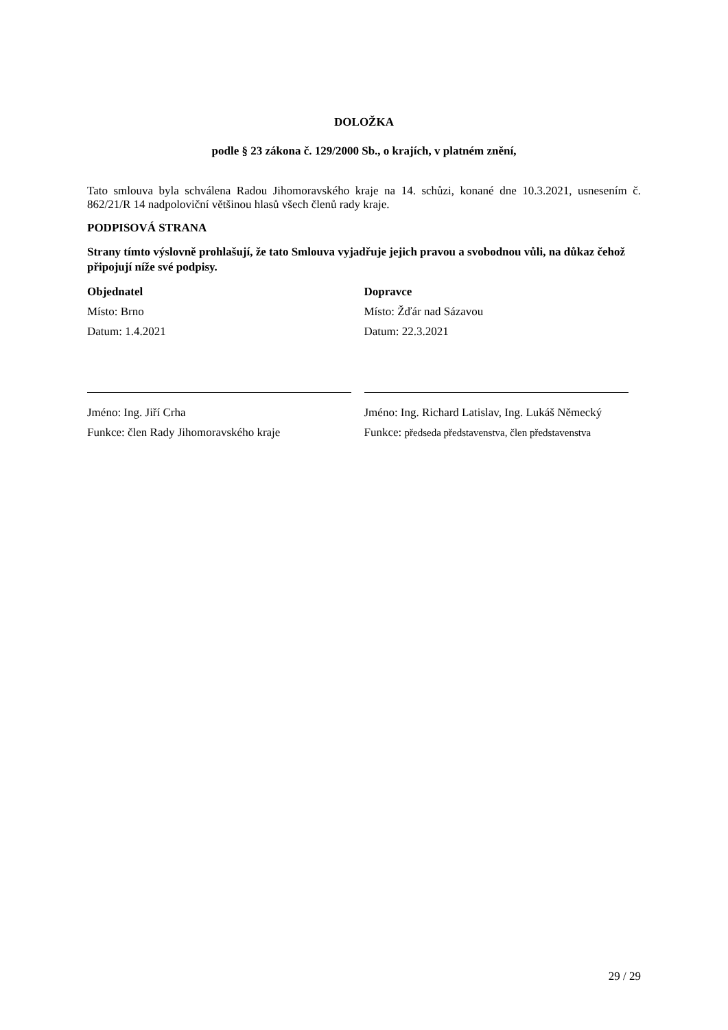DOLOŽKA
podle § 23 zákona č. 129/2000 Sb., o krajích, v platném znění,
Tato smlouva byla schválena Radou Jihomoravského kraje na 14. schůzi, konané dne 10.3.2021, usnesením č. 862/21/R 14 nadpoloviční většinou hlasů všech členů rady kraje.
PODPISOVÁ STRANA
Strany tímto výslovně prohlašují, že tato Smlouva vyjadřuje jejich pravou a svobodnou vůli, na důkaz čehož připojují níže své podpisy.
Objednatel
Místo: Brno
Datum: 1.4.2021
Jméno: Ing. Jiří Crha
Funkce: člen Rady Jihomoravského kraje
Dopravce
Místo: Žďár nad Sázavou
Datum: 22.3.2021
Jméno: Ing. Richard Latislav, Ing. Lukáš Německý
Funkce: předseda představenstva, člen představenstva
29 / 29